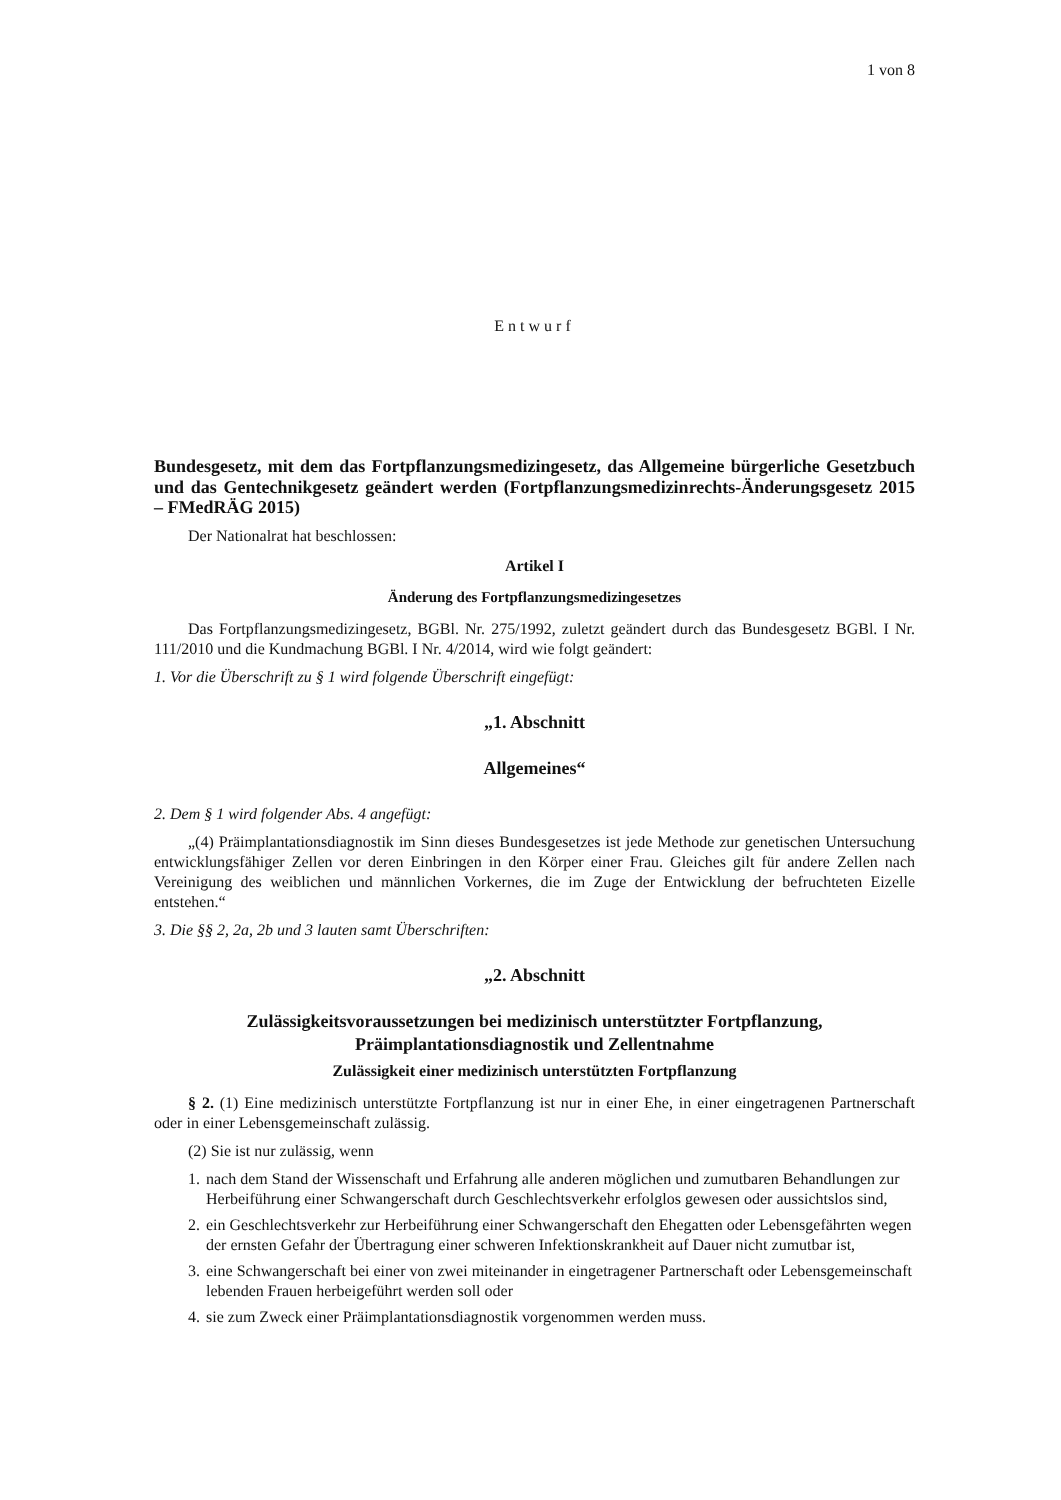1 von 8
Entwurf
Bundesgesetz, mit dem das Fortpflanzungsmedizingesetz, das Allgemeine bürgerliche Gesetzbuch und das Gentechnikgesetz geändert werden (Fortpflanzungsmedizinrechts-Änderungsgesetz 2015 – FMedRÄG 2015)
Der Nationalrat hat beschlossen:
Artikel I
Änderung des Fortpflanzungsmedizingesetzes
Das Fortpflanzungsmedizingesetz, BGBl. Nr. 275/1992, zuletzt geändert durch das Bundesgesetz BGBl. I Nr. 111/2010 und die Kundmachung BGBl. I Nr. 4/2014, wird wie folgt geändert:
1. Vor die Überschrift zu § 1 wird folgende Überschrift eingefügt:
„1. Abschnitt
Allgemeines“
2. Dem § 1 wird folgender Abs. 4 angefügt:
„(4) Präimplantationsdiagnostik im Sinn dieses Bundesgesetzes ist jede Methode zur genetischen Untersuchung entwicklungsfähiger Zellen vor deren Einbringen in den Körper einer Frau. Gleiches gilt für andere Zellen nach Vereinigung des weiblichen und männlichen Vorkernes, die im Zuge der Entwicklung der befruchteten Eizelle entstehen.“
3. Die §§ 2, 2a, 2b und 3 lauten samt Überschriften:
„2. Abschnitt
Zulässigkeitsvoraussetzungen bei medizinisch unterstützter Fortpflanzung,
Präimplantationsdiagnostik und Zellentnahme
Zulässigkeit einer medizinisch unterstützten Fortpflanzung
§ 2. (1) Eine medizinisch unterstützte Fortpflanzung ist nur in einer Ehe, in einer eingetragenen Partnerschaft oder in einer Lebensgemeinschaft zulässig.
(2) Sie ist nur zulässig, wenn
1.
nach dem Stand der Wissenschaft und Erfahrung alle anderen möglichen und zumutbaren Behandlungen zur Herbeiführung einer Schwangerschaft durch Geschlechtsverkehr erfolglos gewesen oder aussichtslos sind,
2.
ein Geschlechtsverkehr zur Herbeiführung einer Schwangerschaft den Ehegatten oder Lebensgefährten wegen der ernsten Gefahr der Übertragung einer schweren Infektionskrankheit auf Dauer nicht zumutbar ist,
3.
eine Schwangerschaft bei einer von zwei miteinander in eingetragener Partnerschaft oder Lebensgemeinschaft lebenden Frauen herbeigeführt werden soll oder
4.
sie zum Zweck einer Präimplantationsdiagnostik vorgenommen werden muss.